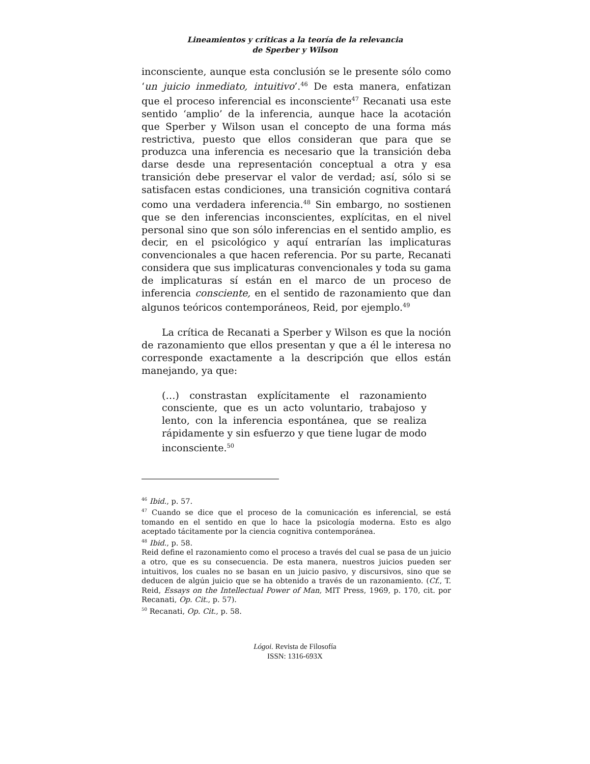Lineamientos y críticas a la teoría de la relevancia
de Sperber y Wilson
inconsciente, aunque esta conclusión se le presente sólo como ‘un juicio inmediato, intuitivo’.<sup>46</sup> De esta manera, enfatizan que el proceso inferencial es inconsciente<sup>47</sup> Recanati usa este sentido ‘amplio’ de la inferencia, aunque hace la acotación que Sperber y Wilson usan el concepto de una forma más restrictiva, puesto que ellos consideran que para que se produzca una inferencia es necesario que la transición deba darse desde una representación conceptual a otra y esa transición debe preservar el valor de verdad; así, sólo si se satisfacen estas condiciones, una transición cognitiva contará como una verdadera inferencia.<sup>48</sup> Sin embargo, no sostienen que se den inferencias inconscientes, explícitas, en el nivel personal sino que son sólo inferencias en el sentido amplio, es decir, en el psicológico y aquí entrarían las implicaturas convencionales a que hacen referencia. Por su parte, Recanati considera que sus implicaturas convencionales y toda su gama de implicaturas sí están en el marco de un proceso de inferencia consciente, en el sentido de razonamiento que dan algunos teóricos contemporáneos, Reid, por ejemplo.<sup>49</sup>
La crítica de Recanati a Sperber y Wilson es que la noción de razonamiento que ellos presentan y que a él le interesa no corresponde exactamente a la descripción que ellos están manejando, ya que:
(…) constrastan explícitamente el razonamiento consciente, que es un acto voluntario, trabajoso y lento, con la inferencia espontánea, que se realiza rápidamente y sin esfuerzo y que tiene lugar de modo inconsciente.<sup>50</sup>
<sup>46</sup> Ibid., p. 57.
<sup>47</sup> Cuando se dice que el proceso de la comunicación es inferencial, se está tomando en el sentido en que lo hace la psicología moderna. Esto es algo aceptado tácitamente por la ciencia cognitiva contemporánea.
<sup>48</sup> Ibid., p. 58.
Reid define el razonamiento como el proceso a través del cual se pasa de un juicio a otro, que es su consecuencia. De esta manera, nuestros juicios pueden ser intuitivos, los cuales no se basan en un juicio pasivo, y discursivos, sino que se deducen de algún juicio que se ha obtenido a través de un razonamiento. (Cf., T. Reid, Essays on the Intellectual Power of Man, MIT Press, 1969, p. 170, cit. por Recanati, Op. Cit., p. 57).
<sup>50</sup> Recanati, Op. Cit., p. 58.
Lógoi. Revista de Filosofía
ISSN: 1316-693X